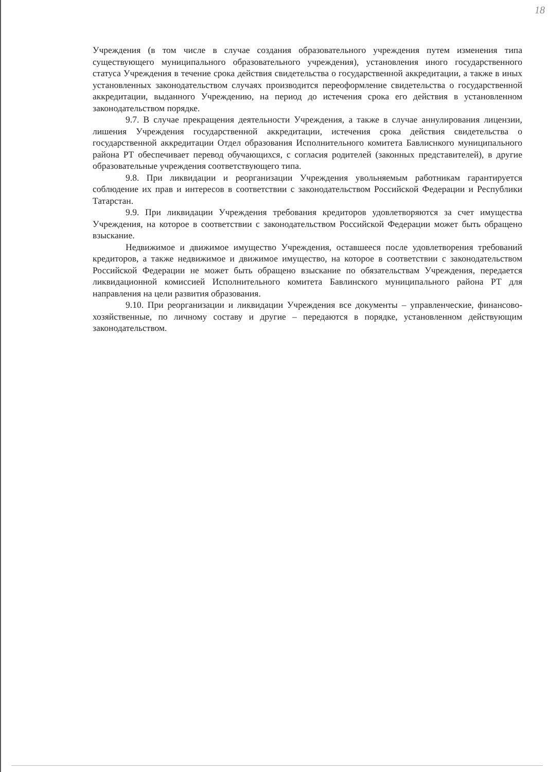18
Учреждения (в том числе в случае создания образовательного учреждения путем изменения типа существующего муниципального образовательного учреждения), установления иного государственного статуса Учреждения в течение срока действия свидетельства о государственной аккредитации, а также в иных установленных законодательством случаях производится переоформление свидетельства о государственной аккредитации, выданного Учреждению, на период до истечения срока его действия в установленном законодательством порядке.
9.7. В случае прекращения деятельности Учреждения, а также в случае аннулирования лицензии, лишения Учреждения государственной аккредитации, истечения срока действия свидетельства о государственной аккредитации Отдел образования Исполнительного комитета Бавлиснкого муниципального района РТ обеспечивает перевод обучающихся, с согласия родителей (законных представителей), в другие образовательные учреждения соответствующего типа.
9.8. При ликвидации и реорганизации Учреждения увольняемым работникам гарантируется соблюдение их прав и интересов в соответствии с законодательством Российской Федерации и Республики Татарстан.
9.9. При ликвидации Учреждения требования кредиторов удовлетворяются за счет имущества Учреждения, на которое в соответствии с законодательством Российской Федерации может быть обращено взыскание.
Недвижимое и движимое имущество Учреждения, оставшееся после удовлетворения требований кредиторов, а также недвижимое и движимое имущество, на которое в соответствии с законодательством Российской Федерации не может быть обращено взыскание по обязательствам Учреждения, передается ликвидационной комиссией Исполнительного комитета Бавлинского муниципального района РТ для направления на цели развития образования.
9.10. При реорганизации и ликвидации Учреждения все документы – управленческие, финансово-хозяйственные, по личному составу и другие – передаются в порядке, установленном действующим законодательством.